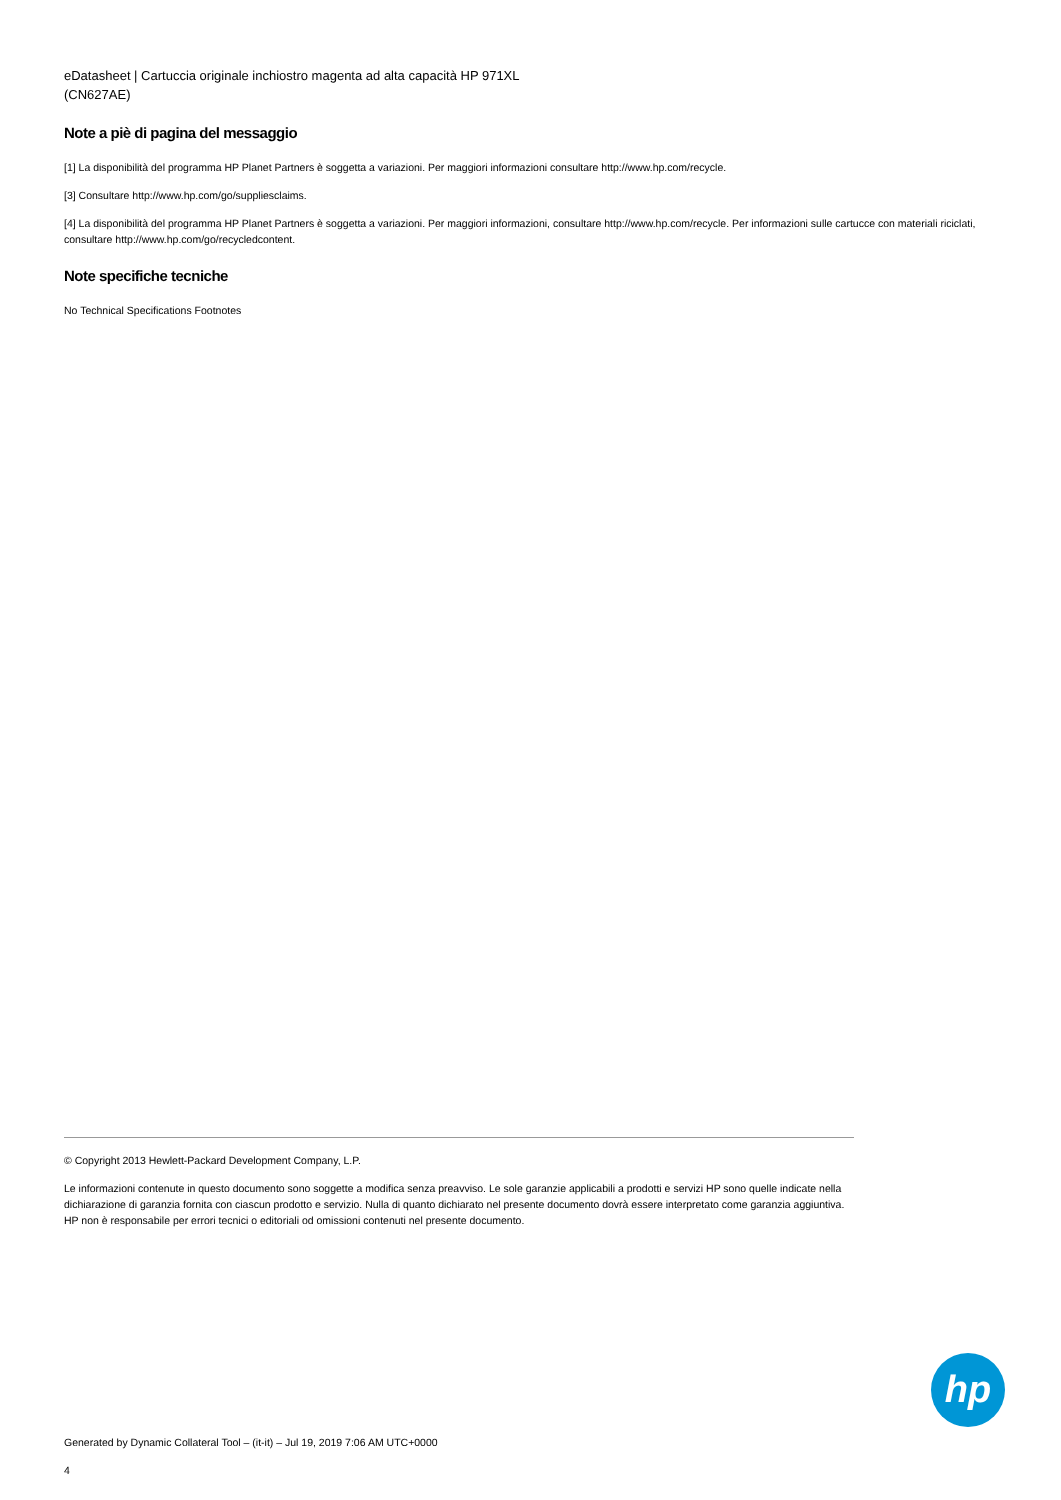eDatasheet | Cartuccia originale inchiostro magenta ad alta capacità HP 971XL
(CN627AE)
Note a piè di pagina del messaggio
[1] La disponibilità del programma HP Planet Partners è soggetta a variazioni. Per maggiori informazioni consultare http://www.hp.com/recycle.
[3] Consultare http://www.hp.com/go/suppliesclaims.
[4] La disponibilità del programma HP Planet Partners è soggetta a variazioni. Per maggiori informazioni, consultare http://www.hp.com/recycle. Per informazioni sulle cartucce con materiali riciclati, consultare http://www.hp.com/go/recycledcontent.
Note specifiche tecniche
No Technical Specifications Footnotes
© Copyright 2013 Hewlett-Packard Development Company, L.P.
Le informazioni contenute in questo documento sono soggette a modifica senza preavviso. Le sole garanzie applicabili a prodotti e servizi HP sono quelle indicate nella dichiarazione di garanzia fornita con ciascun prodotto e servizio. Nulla di quanto dichiarato nel presente documento dovrà essere interpretato come garanzia aggiuntiva. HP non è responsabile per errori tecnici o editoriali od omissioni contenuti nel presente documento.
hp
Generated by Dynamic Collateral Tool – (it-it) – Jul 19, 2019 7:06 AM UTC+0000
4